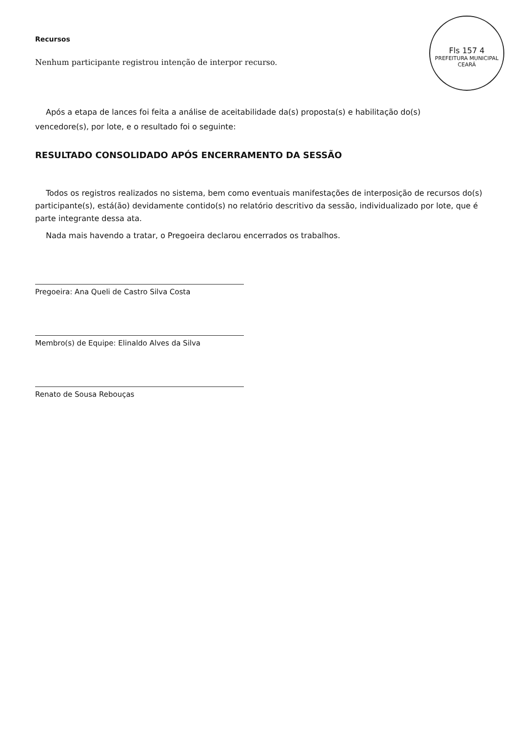Fls 157 4
PREFEITURA MUNICIPAL CEARÁ
Recursos
Nenhum participante registrou intenção de interpor recurso.
Após a etapa de lances foi feita a análise de aceitabilidade da(s) proposta(s) e habilitação do(s) vencedore(s), por lote, e o resultado foi o seguinte:
RESULTADO CONSOLIDADO APÓS ENCERRAMENTO DA SESSÃO
Todos os registros realizados no sistema, bem como eventuais manifestações de interposição de recursos do(s) participante(s), está(ão) devidamente contido(s) no relatório descritivo da sessão, individualizado por lote, que é parte integrante dessa ata.
Nada mais havendo a tratar, o Pregoeira declarou encerrados os trabalhos.
Pregoeira: Ana Queli de Castro Silva Costa
Membro(s) de Equipe: Elinaldo Alves da Silva
Renato de Sousa Rebouças